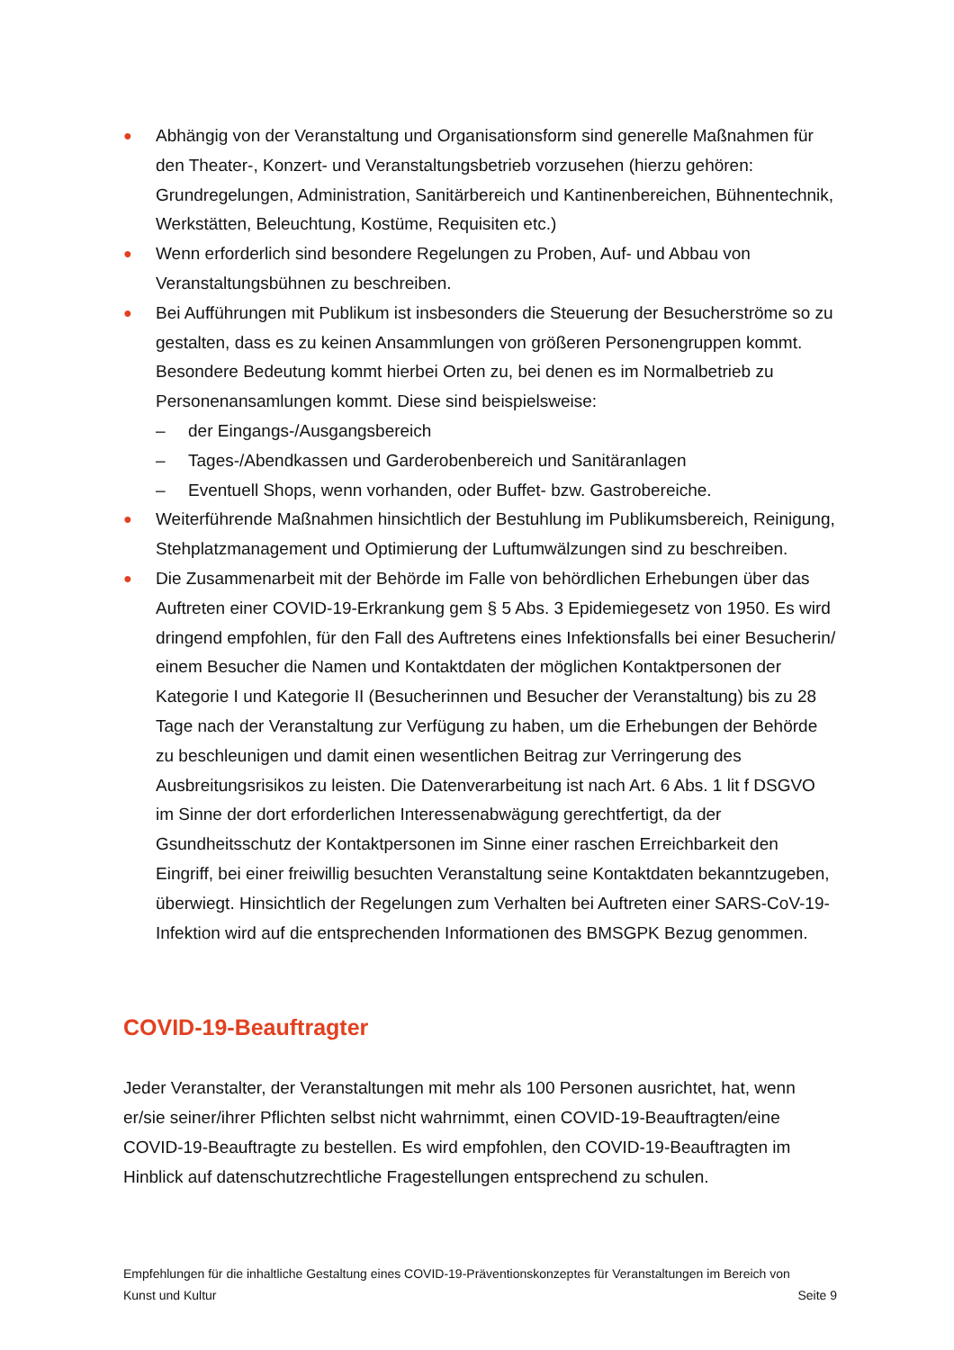● Abhängig von der Veranstaltung und Organisationsform sind generelle Maßnahmen für den Theater-, Konzert- und Veranstaltungsbetrieb vorzusehen (hierzu gehören: Grundregelungen, Administration, Sanitärbereich und Kantinenbereichen, Bühnentechnik, Werkstätten, Beleuchtung, Kostüme, Requisiten etc.)
● Wenn erforderlich sind besondere Regelungen zu Proben, Auf- und Abbau von Veranstaltungsbühnen zu beschreiben.
● Bei Aufführungen mit Publikum ist insbesonders die Steuerung der Besucherströme so zu gestalten, dass es zu keinen Ansammlungen von größeren Personengruppen kommt. Besondere Bedeutung kommt hierbei Orten zu, bei denen es im Normalbetrieb zu Personenansamlungen kommt. Diese sind beispielsweise:
– der Eingangs-/Ausgangsbereich
– Tages-/Abendkassen und Garderobenbereich und Sanitäranlagen
– Eventuell Shops, wenn vorhanden, oder Buffet- bzw. Gastrobereiche.
● Weiterführende Maßnahmen hinsichtlich der Bestuhlung im Publikumsbereich, Reinigung, Stehplatzmanagement und Optimierung der Luftumwälzungen sind zu beschreiben.
● Die Zusammenarbeit mit der Behörde im Falle von behördlichen Erhebungen über das Auftreten einer COVID-19-Erkrankung gem § 5 Abs. 3 Epidemiegesetz von 1950. Es wird dringend empfohlen, für den Fall des Auftretens eines Infektionsfalls bei einer Besucherin/ einem Besucher die Namen und Kontaktdaten der möglichen Kontaktpersonen der Kategorie I und Kategorie II (Besucherinnen und Besucher der Veranstaltung) bis zu 28 Tage nach der Veranstaltung zur Verfügung zu haben, um die Erhebungen der Behörde zu beschleunigen und damit einen wesentlichen Beitrag zur Verringerung des Ausbreitungsrisikos zu leisten. Die Datenverarbeitung ist nach Art. 6 Abs. 1 lit f DSGVO im Sinne der dort erforderlichen Interessenabwägung gerechtfertigt, da der Gsundheitsschutz der Kontaktpersonen im Sinne einer raschen Erreichbarkeit den Eingriff, bei einer freiwillig besuchten Veranstaltung seine Kontaktdaten bekanntzugeben, überwiegt. Hinsichtlich der Regelungen zum Verhalten bei Auftreten einer SARS-CoV-19-Infektion wird auf die entsprechenden Informationen des BMSGPK Bezug genommen.
COVID-19-Beauftragter
Jeder Veranstalter, der Veranstaltungen mit mehr als 100 Personen ausrichtet, hat, wenn er/sie seiner/ihrer Pflichten selbst nicht wahrnimmt, einen COVID-19-Beauftragten/eine COVID-19-Beauftragte zu bestellen. Es wird empfohlen, den COVID-19-Beauftragten im Hinblick auf datenschutzrechtliche Fragestellungen entsprechend zu schulen.
Empfehlungen für die inhaltliche Gestaltung eines COVID-19-Präventionskonzeptes für Veranstaltungen im Bereich von
Kunst und Kultur Seite 9